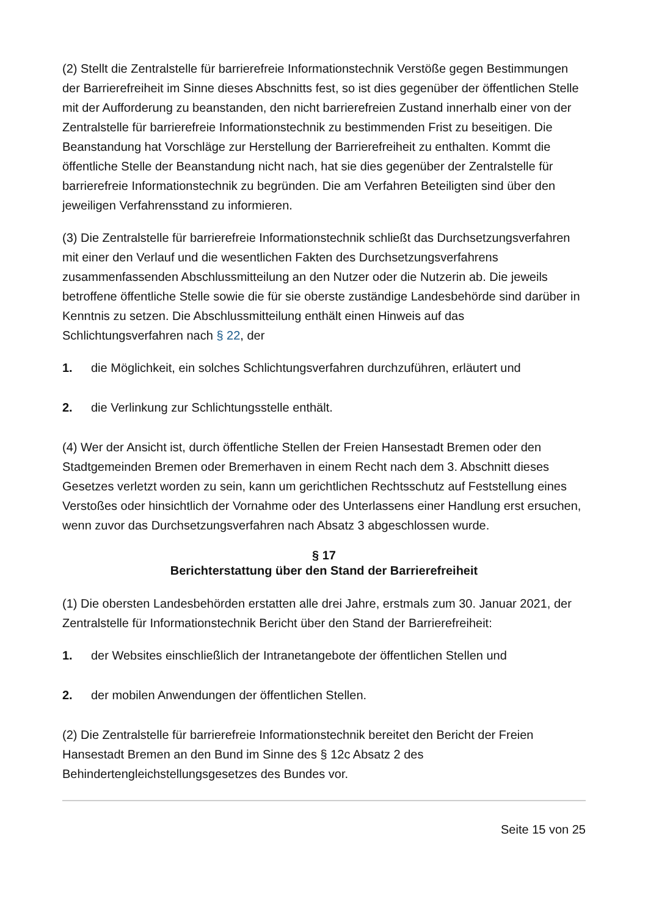(2) Stellt die Zentralstelle für barrierefreie Informationstechnik Verstöße gegen Bestimmungen der Barrierefreiheit im Sinne dieses Abschnitts fest, so ist dies gegenüber der öffentlichen Stelle mit der Aufforderung zu beanstanden, den nicht barrierefreien Zustand innerhalb einer von der Zentralstelle für barrierefreie Informationstechnik zu bestimmenden Frist zu beseitigen. Die Beanstandung hat Vorschläge zur Herstellung der Barrierefreiheit zu enthalten. Kommt die öffentliche Stelle der Beanstandung nicht nach, hat sie dies gegenüber der Zentralstelle für barrierefreie Informationstechnik zu begründen. Die am Verfahren Beteiligten sind über den jeweiligen Verfahrensstand zu informieren.
(3) Die Zentralstelle für barrierefreie Informationstechnik schließt das Durchsetzungsverfahren mit einer den Verlauf und die wesentlichen Fakten des Durchsetzungsverfahrens zusammenfassenden Abschlussmitteilung an den Nutzer oder die Nutzerin ab. Die jeweils betroffene öffentliche Stelle sowie die für sie oberste zuständige Landesbehörde sind darüber in Kenntnis zu setzen. Die Abschlussmitteilung enthält einen Hinweis auf das Schlichtungsverfahren nach § 22, der
1. die Möglichkeit, ein solches Schlichtungsverfahren durchzuführen, erläutert und
2. die Verlinkung zur Schlichtungsstelle enthält.
(4) Wer der Ansicht ist, durch öffentliche Stellen der Freien Hansestadt Bremen oder den Stadtgemeinden Bremen oder Bremerhaven in einem Recht nach dem 3. Abschnitt dieses Gesetzes verletzt worden zu sein, kann um gerichtlichen Rechtsschutz auf Feststellung eines Verstoßes oder hinsichtlich der Vornahme oder des Unterlassens einer Handlung erst ersuchen, wenn zuvor das Durchsetzungsverfahren nach Absatz 3 abgeschlossen wurde.
§ 17
Berichterstattung über den Stand der Barrierefreiheit
(1) Die obersten Landesbehörden erstatten alle drei Jahre, erstmals zum 30. Januar 2021, der Zentralstelle für Informationstechnik Bericht über den Stand der Barrierefreiheit:
1. der Websites einschließlich der Intranetangebote der öffentlichen Stellen und
2. der mobilen Anwendungen der öffentlichen Stellen.
(2) Die Zentralstelle für barrierefreie Informationstechnik bereitet den Bericht der Freien Hansestadt Bremen an den Bund im Sinne des § 12c Absatz 2 des Behindertengleichstellungsgesetzes des Bundes vor.
Seite 15 von 25